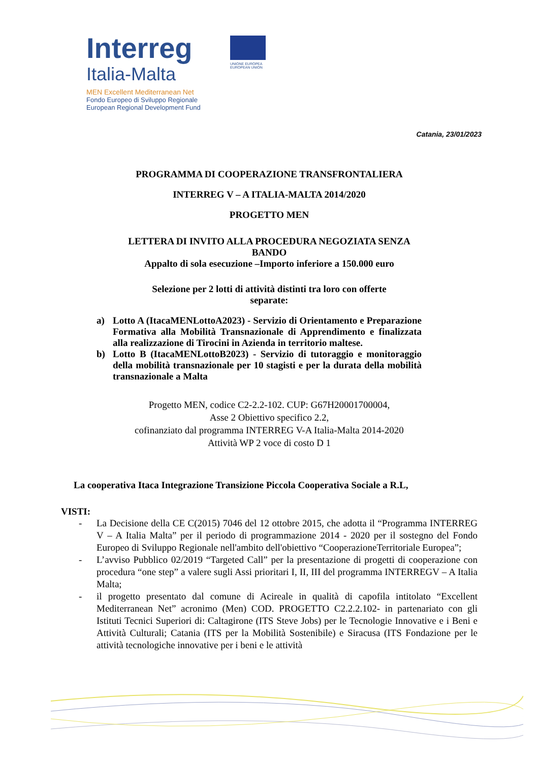Interreg
Italia-Malta
MEN Excellent Mediterranean Net
Fondo Europeo di Sviluppo Regionale
European Regional Development Fund
UNIONE EUROPEA
EUROPEAN UNION
Catania, 23/01/2023
PROGRAMMA DI COOPERAZIONE TRANSFRONTALIERA
INTERREG V – A ITALIA-MALTA 2014/2020
PROGETTO MEN
LETTERA DI INVITO ALLA PROCEDURA NEGOZIATA SENZA
BANDO
Appalto di sola esecuzione –Importo inferiore a 150.000 euro
Selezione per 2 lotti di attività distinti tra loro con offerte
separate:
a) Lotto A (ItacaMENLottoA2023) - Servizio di Orientamento e Preparazione Formativa alla Mobilità Transnazionale di Apprendimento e finalizzata alla realizzazione di Tirocini in Azienda in territorio maltese.
b) Lotto B (ItacaMENLottoB2023) - Servizio di tutoraggio e monitoraggio della mobilità transnazionale per 10 stagisti e per la durata della mobilità transnazionale a Malta
Progetto MEN, codice C2-2.2-102. CUP: G67H20001700004,
Asse 2 Obiettivo specifico 2.2,
cofinanziato dal programma INTERREG V-A Italia-Malta 2014-2020
Attività WP 2 voce di costo D 1
La cooperativa Itaca Integrazione Transizione Piccola Cooperativa Sociale a R.L,
VISTI:
- La Decisione della CE C(2015) 7046 del 12 ottobre 2015, che adotta il “Programma INTERREG V – A Italia Malta” per il periodo di programmazione 2014 - 2020 per il sostegno del Fondo Europeo di Sviluppo Regionale nell'ambito dell'obiettivo “CooperazioneTerritoriale Europea”;
- L’avviso Pubblico 02/2019 “Targeted Call” per la presentazione di progetti di cooperazione con procedura “one step” a valere sugli Assi prioritari I, II, III del programma INTERREGV – A Italia Malta;
- il progetto presentato dal comune di Acireale in qualità di capofila intitolato “Excellent Mediterranean Net” acronimo (Men) COD. PROGETTO C2.2.2.102- in partenariato con gli Istituti Tecnici Superiori di: Caltagirone (ITS Steve Jobs) per le Tecnologie Innovative e i Beni e Attività Culturali; Catania (ITS per la Mobilità Sostenibile) e Siracusa (ITS Fondazione per le attività tecnologiche innovative per i beni e le attività